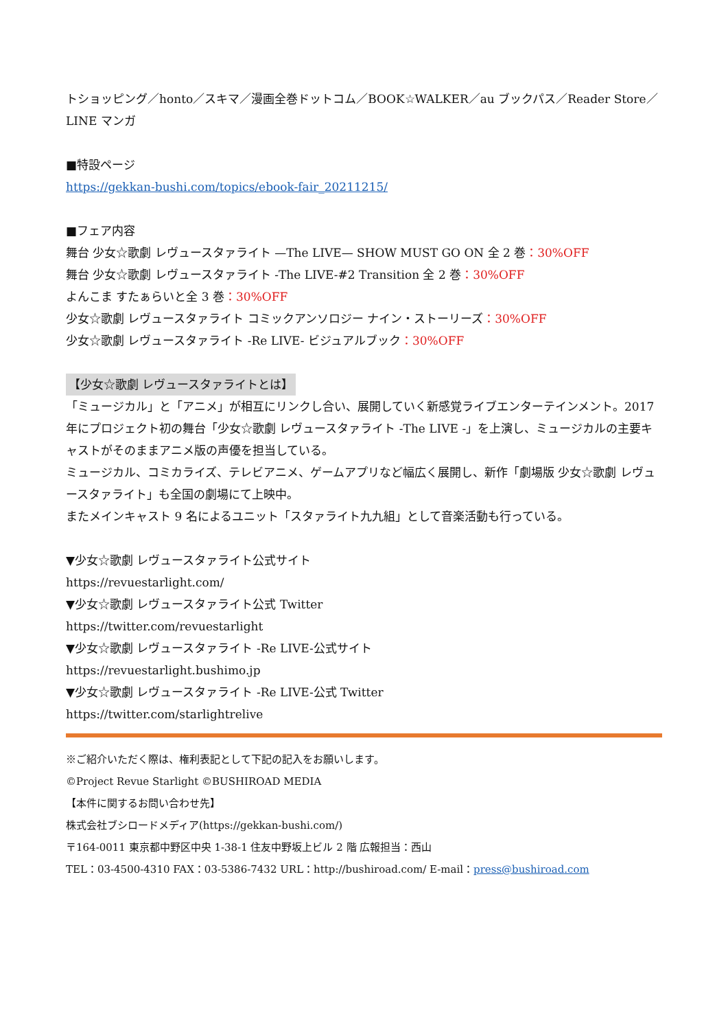トショッピング／honto／スキマ／漫画全巻ドットコム／BOOK☆WALKER／au ブックパス／Reader Store／LINE マンガ
■特設ページ
https://gekkan-bushi.com/topics/ebook-fair_20211215/
■フェア内容
舞台 少女☆歌劇 レヴュースタァライト —The LIVE— SHOW MUST GO ON 全 2 巻：30%OFF
舞台 少女☆歌劇 レヴュースタァライト -The LIVE-#2 Transition 全 2 巻：30%OFF
よんこま すたぁらいと全 3 巻：30%OFF
少女☆歌劇 レヴュースタァライト コミックアンソロジー ナイン・ストーリーズ：30%OFF
少女☆歌劇 レヴュースタァライト -Re LIVE- ビジュアルブック：30%OFF
【少女☆歌劇 レヴュースタァライトとは】
「ミュージカル」と「アニメ」が相互にリンクし合い、展開していく新感覚ライブエンターテインメント。2017 年にプロジェクト初の舞台「少女☆歌劇 レヴュースタァライト -The LIVE -」を上演し、ミュージカルの主要キャストがそのままアニメ版の声優を担当している。
ミュージカル、コミカライズ、テレビアニメ、ゲームアプリなど幅広く展開し、新作「劇場版 少女☆歌劇 レヴュースタァライト」も全国の劇場にて上映中。
またメインキャスト 9 名によるユニット「スタァライト九九組」として音楽活動も行っている。
▼少女☆歌劇 レヴュースタァライト公式サイト
https://revuestarlight.com/
▼少女☆歌劇 レヴュースタァライト公式 Twitter
https://twitter.com/revuestarlight
▼少女☆歌劇 レヴュースタァライト -Re LIVE-公式サイト
https://revuestarlight.bushimo.jp
▼少女☆歌劇 レヴュースタァライト -Re LIVE-公式 Twitter
https://twitter.com/starlightrelive
※ご紹介いただく際は、権利表記として下記の記入をお願いします。
©Project Revue Starlight ©BUSHIROAD MEDIA
【本件に関するお問い合わせ先】
株式会社ブシロードメディア(https://gekkan-bushi.com/)
〒164-0011 東京都中野区中央 1-38-1 住友中野坂上ビル 2 階 広報担当：西山
TEL：03-4500-4310 FAX：03-5386-7432 URL：http://bushiroad.com/ E-mail：press@bushiroad.com